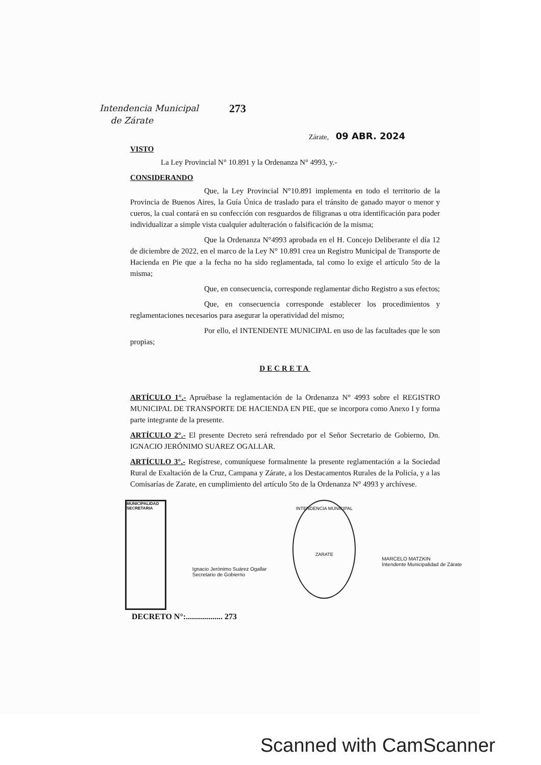Intendencia Municipal
de Zárate
273
Zárate, 09 ABR. 2024
VISTO
La Ley Provincial N° 10.891 y la Ordenanza N° 4993, y.-
CONSIDERANDO
Que, la Ley Provincial N°10.891 implementa en todo el territorio de la Provincia de Buenos Aires, la Guía Única de traslado para el tránsito de ganado mayor o menor y cueros, la cual contará en su confección con resguardos de filigranas u otra identificación para poder individualizar a simple vista cualquier adulteración o falsificación de la misma;
Que la Ordenanza N°4993 aprobada en el H. Concejo Deliberante el día 12 de diciembre de 2022, en el marco de la Ley N° 10.891 crea un Registro Municipal de Transporte de Hacienda en Pie que a la fecha no ha sido reglamentada, tal como lo exige el artículo 5to de la misma;
Que, en consecuencia, corresponde reglamentar dicho Registro a sus efectos;
Que, en consecuencia corresponde establecer los procedimientos y reglamentaciones necesarios para asegurar la operatividad del mismo;
Por ello, el INTENDENTE MUNICIPAL en uso de las facultades que le son propias;
DECRETA
ARTÍCULO 1°.- Apruébase la reglamentación de la Ordenanza N° 4993 sobre el REGISTRO MUNICIPAL DE TRANSPORTE DE HACIENDA EN PIE, que se incorpora como Anexo I y forma parte integrante de la presente.
ARTÍCULO 2°.- El presente Decreto será refrendado por el Señor Secretario de Gobierno, Dn. IGNACIO JERÓNIMO SUAREZ OGALLAR.
ARTÍCULO 3°.- Regístrese, comuníquese formalmente la presente reglamentación a la Sociedad Rural de Exaltación de la Cruz, Campana y Zárate, a los Destacamentos Rurales de la Policía, y a las Comisarías de Zarate, en cumplimiento del artículo 5to de la Ordenanza N° 4993 y archívese.
MUNICIPALIDAD SECRETARIA
Ignacio Jerónimo Suárez Ogallar
Secretario de Gobierno
INTENDENCIA MUNICIPAL
ZARATE
MARCELO MATZKIN
Intendente Municipalidad de Zárate
DECRETO N°:.................. 273
Scanned with CamScanner